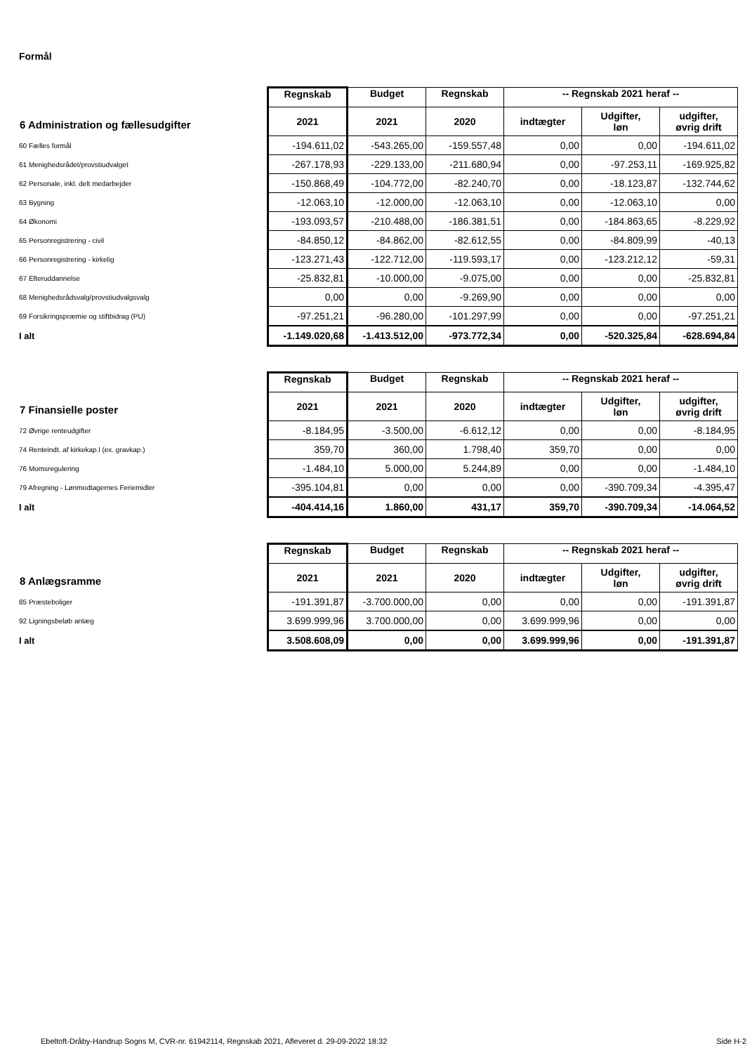Formål
| 6 Administration og fællesudgifter | Regnskab | Budget | Regnskab | -- Regnskab 2021 heraf -- | | |
| --- | --- | --- | --- | --- | --- | --- |
| | 2021 | 2021 | 2020 | indtægter | Udgifter, løn | udgifter, øvrig drift |
| 60 Fælles formål | -194.611,02 | -543.265,00 | -159.557,48 | 0,00 | 0,00 | -194.611,02 |
| 61 Menighedsrådet/provstiudvalget | -267.178,93 | -229.133,00 | -211.680,94 | 0,00 | -97.253,11 | -169.925,82 |
| 62 Personale, inkl. delt medarbejder | -150.868,49 | -104.772,00 | -82.240,70 | 0,00 | -18.123,87 | -132.744,62 |
| 63 Bygning | -12.063,10 | -12.000,00 | -12.063,10 | 0,00 | -12.063,10 | 0,00 |
| 64 Økonomi | -193.093,57 | -210.488,00 | -186.381,51 | 0,00 | -184.863,65 | -8.229,92 |
| 65 Personregistrering - civil | -84.850,12 | -84.862,00 | -82.612,55 | 0,00 | -84.809,99 | -40,13 |
| 66 Personregistrering - kirkelig | -123.271,43 | -122.712,00 | -119.593,17 | 0,00 | -123.212,12 | -59,31 |
| 67 Efteruddannelse | -25.832,81 | -10.000,00 | -9.075,00 | 0,00 | 0,00 | -25.832,81 |
| 68 Menighedsrådsvalg/provstiudvalgsvalg | 0,00 | 0,00 | -9.269,90 | 0,00 | 0,00 | 0,00 |
| 69 Forsikringspræmie og stiftbidrag (PU) | -97.251,21 | -96.280,00 | -101.297,99 | 0,00 | 0,00 | -97.251,21 |
| I alt | -1.149.020,68 | -1.413.512,00 | -973.772,34 | 0,00 | -520.325,84 | -628.694,84 |
| 7 Finansielle poster | Regnskab | Budget | Regnskab | -- Regnskab 2021 heraf -- | | |
| --- | --- | --- | --- | --- | --- | --- |
| | 2021 | 2021 | 2020 | indtægter | Udgifter, løn | udgifter, øvrig drift |
| 72 Øvrige renteudgifter | -8.184,95 | -3.500,00 | -6.612,12 | 0,00 | 0,00 | -8.184,95 |
| 74 Renteindt. af kirkekap.l (ex. gravkap.) | 359,70 | 360,00 | 1.798,40 | 359,70 | 0,00 | 0,00 |
| 76 Momsregulering | -1.484,10 | 5.000,00 | 5.244,89 | 0,00 | 0,00 | -1.484,10 |
| 79 Afregning - Lønmodtagernes Feriemidler | -395.104,81 | 0,00 | 0,00 | 0,00 | -390.709,34 | -4.395,47 |
| I alt | -404.414,16 | 1.860,00 | 431,17 | 359,70 | -390.709,34 | -14.064,52 |
| 8 Anlægsramme | Regnskab | Budget | Regnskab | -- Regnskab 2021 heraf -- | | |
| --- | --- | --- | --- | --- | --- | --- |
| | 2021 | 2021 | 2020 | indtægter | Udgifter, løn | udgifter, øvrig drift |
| 85 Præsteboliger | -191.391,87 | -3.700.000,00 | 0,00 | 0,00 | 0,00 | -191.391,87 |
| 92 Ligningsbeløb anlæg | 3.699.999,96 | 3.700.000,00 | 0,00 | 3.699.999,96 | 0,00 | 0,00 |
| I alt | 3.508.608,09 | 0,00 | 0,00 | 3.699.999,96 | 0,00 | -191.391,87 |
Ebeltoft-Dråby-Handrup Sogns M, CVR-nr. 61942114, Regnskab 2021, Afleveret d. 29-09-2022 18:32 Side H-2